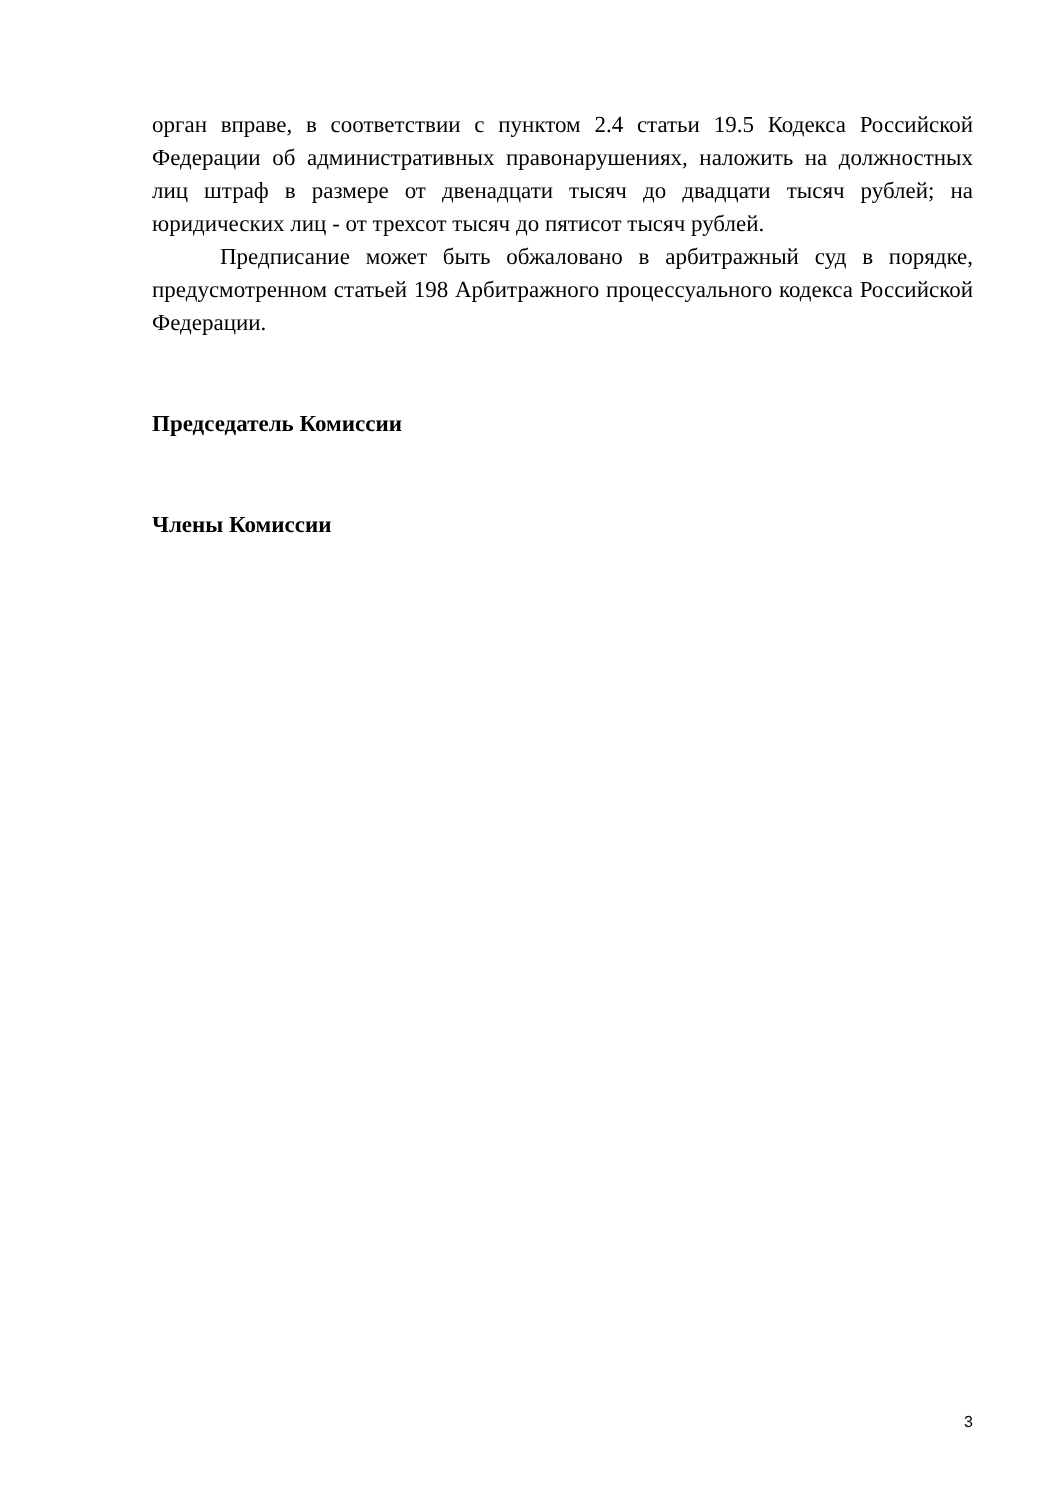орган вправе, в соответствии с пунктом 2.4 статьи 19.5 Кодекса Российской Федерации об административных правонарушениях, наложить на должностных лиц штраф в размере от двенадцати тысяч до двадцати тысяч рублей; на юридических лиц - от трехсот тысяч до пятисот тысяч рублей.
Предписание может быть обжаловано в арбитражный суд в порядке, предусмотренном статьей 198 Арбитражного процессуального кодекса Российской Федерации.
Председатель Комиссии
Члены Комиссии
3